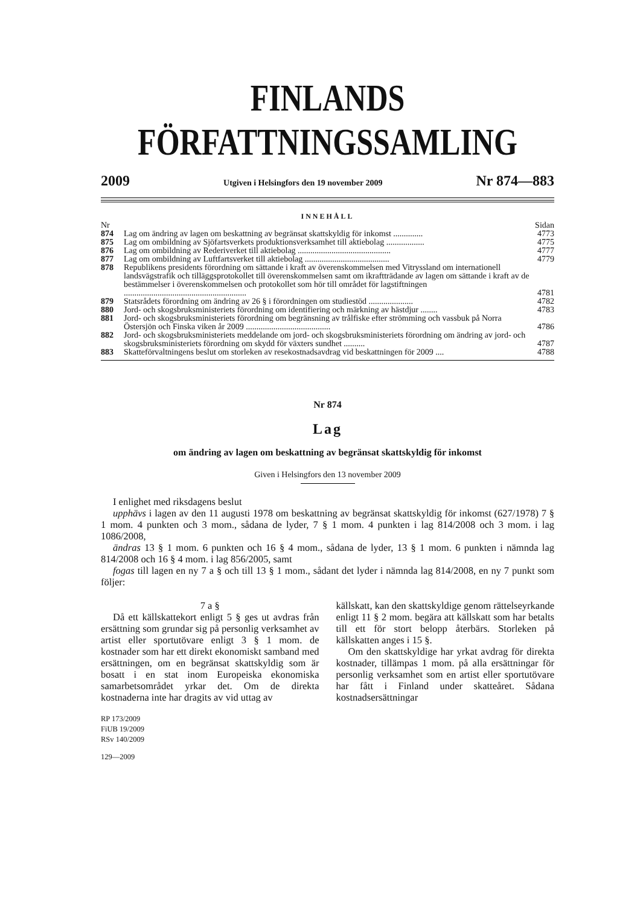FINLANDS FÖRFATTNINGSSAMLING
2009 Utgiven i Helsingfors den 19 november 2009 Nr 874—883
INNEHÅLL
| Nr | | Sidan |
| --- | --- | --- |
| 874 | Lag om ändring av lagen om beskattning av begränsat skattskyldig för inkomst .............. | 4773 |
| 875 | Lag om ombildning av Sjöfartsverkets produktionsverksamhet till aktiebolag .................. | 4775 |
| 876 | Lag om ombildning av Rederiverket till aktiebolag ............................................ | 4777 |
| 877 | Lag om ombildning av Luftfartsverket till aktiebolag ........................................ | 4779 |
| 878 | Republikens presidents förordning om sättande i kraft av överenskommelsen med Vitryssland om internationell landsvägstrafik och tilläggsprotokollet till överenskommelsen samt om ikraftträdande av lagen om sättande i kraft av de bestämmelser i överenskommelsen och protokollet som hör till området för lagstiftningen .......................................................... | 4781 |
| 879 | Statsrådets förordning om ändring av 26 § i förordningen om studiestöd ..................... | 4782 |
| 880 | Jord- och skogsbruksministeriets förordning om identifiering och märkning av hästdjur ........ | 4783 |
| 881 | Jord- och skogsbruksministeriets förordning om begränsning av trålfiske efter strömming och vassbuk på Norra Östersjön och Finska viken år 2009 ........................................ | 4786 |
| 882 | Jord- och skogsbruksministeriets meddelande om jord- och skogsbruksministeriets förordning om ändring av jord- och skogsbruksministeriets förordning om skydd för växters sundhet .......... | 4787 |
| 883 | Skatteförvaltningens beslut om storleken av resekostnadsavdrag vid beskattningen för 2009 .... | 4788 |
Nr 874
Lag
om ändring av lagen om beskattning av begränsat skattskyldig för inkomst
Given i Helsingfors den 13 november 2009
I enlighet med riksdagens beslut
upphävs i lagen av den 11 augusti 1978 om beskattning av begränsat skattskyldig för inkomst (627/1978) 7 § 1 mom. 4 punkten och 3 mom., sådana de lyder, 7 § 1 mom. 4 punkten i lag 814/2008 och 3 mom. i lag 1086/2008,
ändras 13 § 1 mom. 6 punkten och 16 § 4 mom., sådana de lyder, 13 § 1 mom. 6 punkten i nämnda lag 814/2008 och 16 § 4 mom. i lag 856/2005, samt
fogas till lagen en ny 7 a § och till 13 § 1 mom., sådant det lyder i nämnda lag 814/2008, en ny 7 punkt som följer:
7 a §
Då ett källskattekort enligt 5 § ges ut avdras från ersättning som grundar sig på personlig verksamhet av artist eller sportutövare enligt 3 § 1 mom. de kostnader som har ett direkt ekonomiskt samband med ersättningen, om en begränsat skattskyldig som är bosatt i en stat inom Europeiska ekonomiska samarbetsområdet yrkar det. Om de direkta kostnaderna inte har dragits av vid uttag av
RP 173/2009
FiUB 19/2009
RSv 140/2009
129—2009
källskatt, kan den skattskyldige genom rättelseyrkande enligt 11 § 2 mom. begära att källskatt som har betalts till ett för stort belopp återbärs. Storleken på källskatten anges i 15 §.
Om den skattskyldige har yrkat avdrag för direkta kostnader, tillämpas 1 mom. på alla ersättningar för personlig verksamhet som en artist eller sportutövare har fått i Finland under skatteåret. Sådana kostnadsersättningar